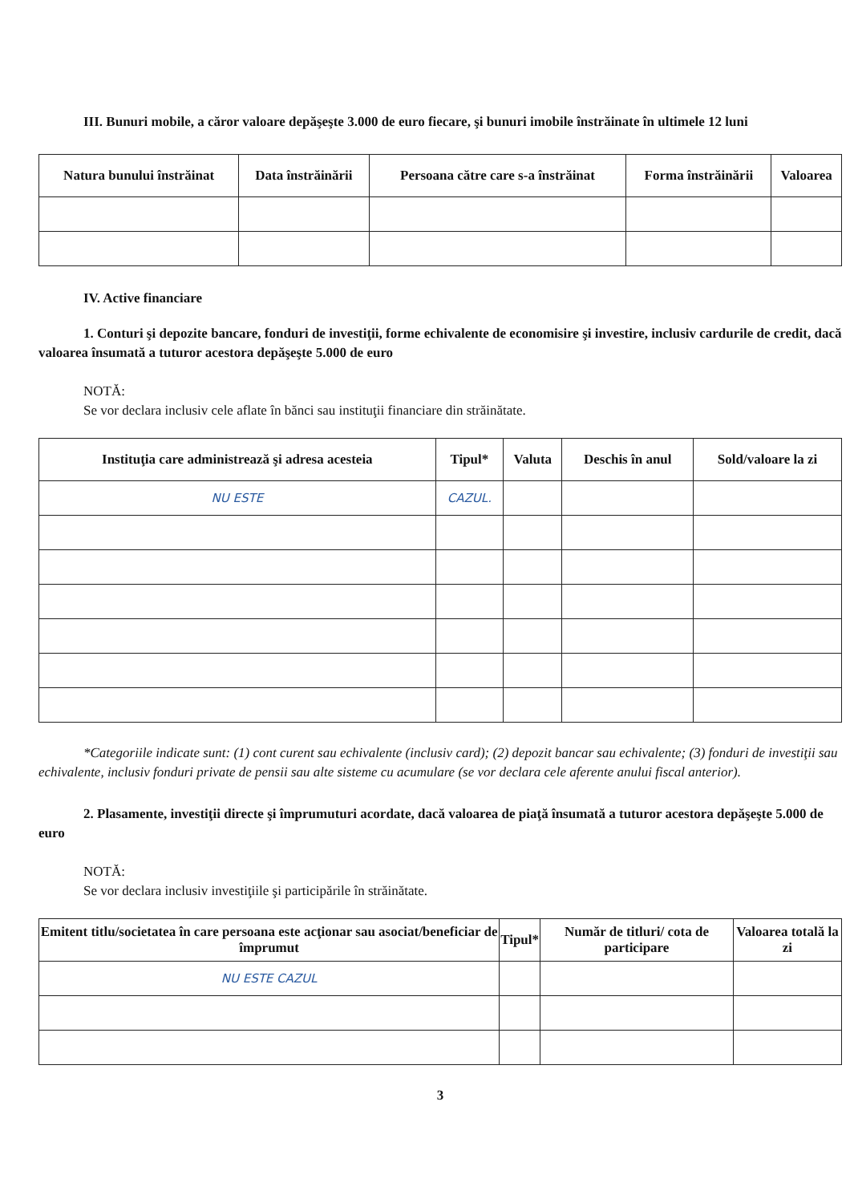III. Bunuri mobile, a căror valoare depăşeşte 3.000 de euro fiecare, şi bunuri imobile înstrăinate în ultimele 12 luni
| Natura bunului înstrăinat | Data înstrăinării | Persoana către care s-a înstrăinat | Forma înstrăinării | Valoarea |
| --- | --- | --- | --- | --- |
IV. Active financiare
1. Conturi şi depozite bancare, fonduri de investiţii, forme echivalente de economisire şi investire, inclusiv cardurile de credit, dacă valoarea însumată a tuturor acestora depăşeşte 5.000 de euro
NOTĂ:
Se vor declara inclusiv cele aflate în bănci sau instituţii financiare din străinătate.
| Instituţia care administrează şi adresa acesteia | Tipul* | Valuta | Deschis în anul | Sold/valoare la zi |
| --- | --- | --- | --- | --- |
| NU ESTE | CAZUL. | | | |
*Categoriile indicate sunt: (1) cont curent sau echivalente (inclusiv card); (2) depozit bancar sau echivalente; (3) fonduri de investiţii sau echivalente, inclusiv fonduri private de pensii sau alte sisteme cu acumulare (se vor declara cele aferente anului fiscal anterior).
2. Plasamente, investiţii directe şi împrumuturi acordate, dacă valoarea de piaţă însumată a tuturor acestora depăşeşte 5.000 de euro
NOTĂ:
Se vor declara inclusiv investiţiile şi participările în străinătate.
| Emitent titlu/societatea în care persoana este acţionar sau asociat/beneficiar de împrumut | Tipul* | Număr de titluri/ cota de participare | Valoarea totală la zi |
| --- | --- | --- | --- |
| NU ESTE CAZUL | | | |
3